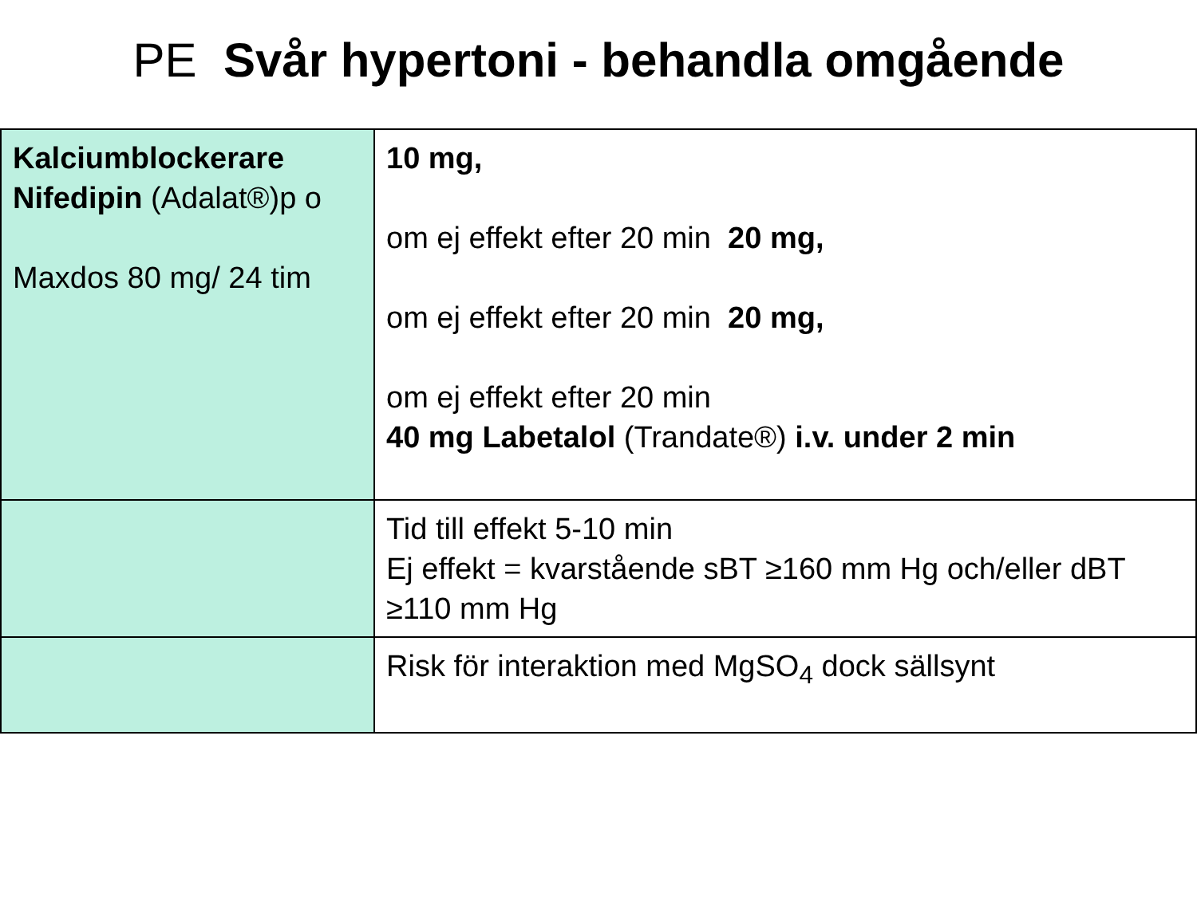PE Svår hypertoni - behandla omgående
| Kalciumblockerare Nifedipin (Adalat®)p o Maxdos 80 mg/ 24 tim | 10 mg, om ej effekt efter 20 min 20 mg, om ej effekt efter 20 min 20 mg, om ej effekt efter 20 min 40 mg Labetalol (Trandate®) i.v. under 2 min |
| | Tid till effekt 5-10 min Ej effekt = kvarstående sBT ≥160 mm Hg och/eller dBT ≥110 mm Hg |
| | Risk för interaktion med MgSO<sub>4</sub> dock sällsynt |